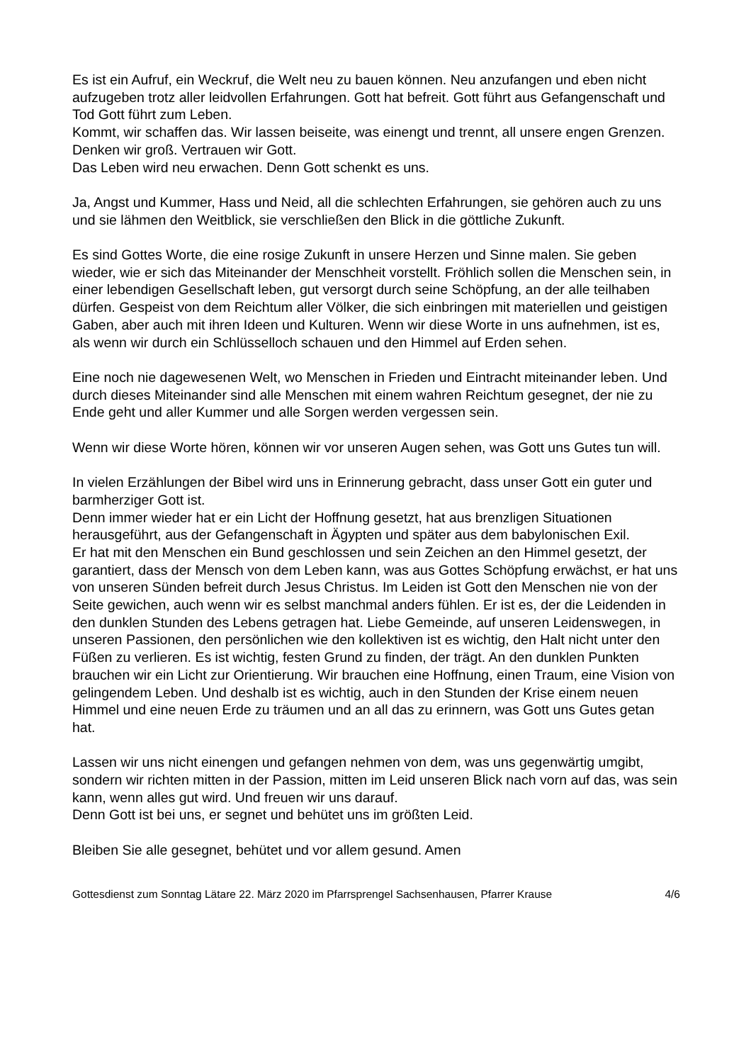Es ist ein Aufruf, ein Weckruf, die Welt neu zu bauen können. Neu anzufangen und eben nicht aufzugeben trotz aller leidvollen Erfahrungen. Gott hat befreit. Gott führt aus Gefangenschaft und Tod Gott führt zum Leben.
Kommt, wir schaffen das. Wir lassen beiseite, was einengt und trennt, all unsere engen Grenzen. Denken wir groß. Vertrauen wir Gott.
Das Leben wird neu erwachen. Denn Gott schenkt es uns.
Ja, Angst und Kummer, Hass und Neid, all die schlechten Erfahrungen, sie gehören auch zu uns und sie lähmen den Weitblick, sie verschließen den Blick in die göttliche Zukunft.
Es sind Gottes Worte, die eine rosige Zukunft in unsere Herzen und Sinne malen. Sie geben wieder, wie er sich das Miteinander der Menschheit vorstellt. Fröhlich sollen die Menschen sein, in einer lebendigen Gesellschaft leben, gut versorgt durch seine Schöpfung, an der alle teilhaben dürfen. Gespeist von dem Reichtum aller Völker, die sich einbringen mit materiellen und geistigen Gaben, aber auch mit ihren Ideen und Kulturen. Wenn wir diese Worte in uns aufnehmen, ist es, als wenn wir durch ein Schlüsselloch schauen und den Himmel auf Erden sehen.
Eine noch nie dagewesenen Welt, wo Menschen in Frieden und Eintracht miteinander leben. Und durch dieses Miteinander sind alle Menschen mit einem wahren Reichtum gesegnet, der nie zu Ende geht und aller Kummer und alle Sorgen werden vergessen sein.
Wenn wir diese Worte hören, können wir vor unseren Augen sehen, was Gott uns Gutes tun will.
In vielen Erzählungen der Bibel wird uns in Erinnerung gebracht, dass unser Gott ein guter und barmherziger Gott ist.
Denn immer wieder hat er ein Licht der Hoffnung gesetzt, hat aus brenzligen Situationen herausgeführt, aus der Gefangenschaft in Ägypten und später aus dem babylonischen Exil.
Er hat mit den Menschen ein Bund geschlossen und sein Zeichen an den Himmel gesetzt, der garantiert, dass der Mensch von dem Leben kann, was aus Gottes Schöpfung erwächst, er hat uns von unseren Sünden befreit durch Jesus Christus. Im Leiden ist Gott den Menschen nie von der Seite gewichen, auch wenn wir es selbst manchmal anders fühlen. Er ist es, der die Leidenden in den dunklen Stunden des Lebens getragen hat. Liebe Gemeinde, auf unseren Leidenswegen, in unseren Passionen, den persönlichen wie den kollektiven ist es wichtig, den Halt nicht unter den Füßen zu verlieren. Es ist wichtig, festen Grund zu finden, der trägt. An den dunklen Punkten brauchen wir ein Licht zur Orientierung. Wir brauchen eine Hoffnung, einen Traum, eine Vision von gelingendem Leben. Und deshalb ist es wichtig, auch in den Stunden der Krise einem neuen Himmel und eine neuen Erde zu träumen und an all das zu erinnern, was Gott uns Gutes getan hat.
Lassen wir uns nicht einengen und gefangen nehmen von dem, was uns gegenwärtig umgibt, sondern wir richten mitten in der Passion, mitten im Leid unseren Blick nach vorn auf das, was sein kann, wenn alles gut wird. Und freuen wir uns darauf.
Denn Gott ist bei uns, er segnet und behütet uns im größten Leid.
Bleiben Sie alle gesegnet, behütet und vor allem gesund. Amen
Gottesdienst zum Sonntag Lätare 22. März 2020 im Pfarrsprengel Sachsenhausen, Pfarrer Krause 4/6